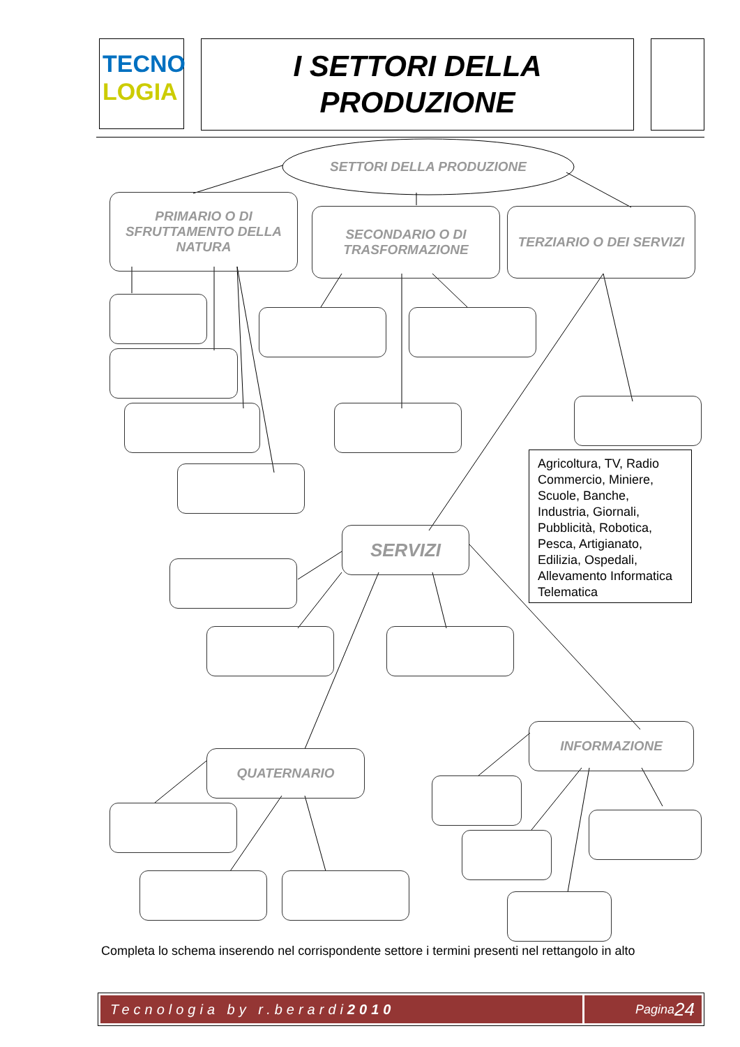TECNO
LOGIA
I SETTORI DELLA
PRODUZIONE
SETTORI DELLA PRODUZIONE
PRIMARIO O DI SFRUTTAMENTO DELLA NATURA
SECONDARIO O DI TRASFORMAZIONE
TERZIARIO O DEI SERVIZI
Agricoltura, TV, Radio Commercio, Miniere, Scuole, Banche, Industria, Giornali, Pubblicità, Robotica, Pesca, Artigianato, Edilizia, Ospedali, Allevamento Informatica Telematica
SERVIZI
QUATERNARIO
INFORMAZIONE
Completa lo schema inserendo nel corrispondente settore i termini presenti nel rettangolo in alto
Tecnologia by r.berardi 2010 Pagina 24